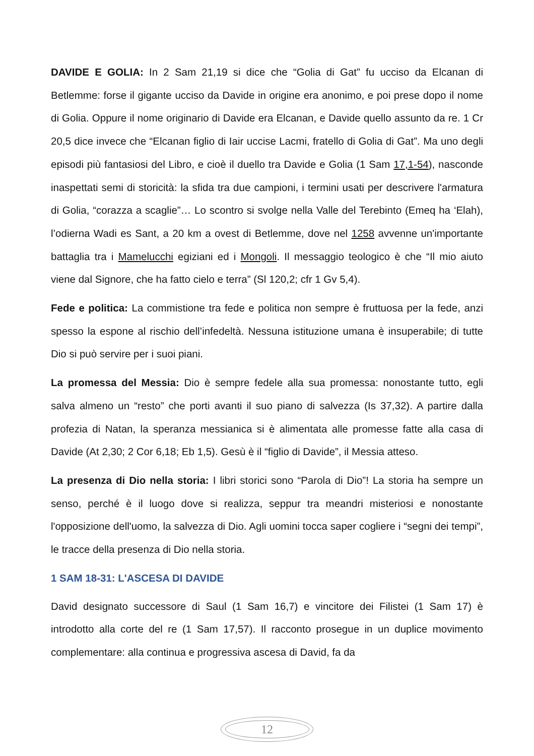DAVIDE E GOLIA: In 2 Sam 21,19 si dice che “Golia di Gat” fu ucciso da Elcanan di Betlemme: forse il gigante ucciso da Davide in origine era anonimo, e poi prese dopo il nome di Golia. Oppure il nome originario di Davide era Elcanan, e Davide quello assunto da re. 1 Cr 20,5 dice invece che “Elcanan figlio di Iair uccise Lacmi, fratello di Golia di Gat”. Ma uno degli episodi più fantasiosi del Libro, e cioè il duello tra Davide e Golia (1 Sam 17,1-54), nasconde inaspettati semi di storicità: la sfida tra due campioni, i termini usati per descrivere l'armatura di Golia, “corazza a scaglie”… Lo scontro si svolge nella Valle del Terebinto (Emeq ha ‘Elah), l’odierna Wadi es Sant, a 20 km a ovest di Betlemme, dove nel 1258 avvenne un'importante battaglia tra i Mamelucchi egiziani ed i Mongoli. Il messaggio teologico è che “Il mio aiuto viene dal Signore, che ha fatto cielo e terra” (Sl 120,2; cfr 1 Gv 5,4).
Fede e politica: La commistione tra fede e politica non sempre è fruttuosa per la fede, anzi spesso la espone al rischio dell’infedeltà. Nessuna istituzione umana è insuperabile; di tutte Dio si può servire per i suoi piani.
La promessa del Messia: Dio è sempre fedele alla sua promessa: nonostante tutto, egli salva almeno un “resto” che porti avanti il suo piano di salvezza (Is 37,32). A partire dalla profezia di Natan, la speranza messianica si è alimentata alle promesse fatte alla casa di Davide (At 2,30; 2 Cor 6,18; Eb 1,5). Gesù è il “figlio di Davide”, il Messia atteso.
La presenza di Dio nella storia: I libri storici sono “Parola di Dio”! La storia ha sempre un senso, perché è il luogo dove si realizza, seppur tra meandri misteriosi e nonostante l'opposizione dell'uomo, la salvezza di Dio. Agli uomini tocca saper cogliere i “segni dei tempi”, le tracce della presenza di Dio nella storia.
1 SAM 18-31: L'ASCESA DI DAVIDE
David designato successore di Saul (1 Sam 16,7) e vincitore dei Filistei (1 Sam 17) è introdotto alla corte del re (1 Sam 17,57). Il racconto prosegue in un duplice movimento complementare: alla continua e progressiva ascesa di David, fa da
12